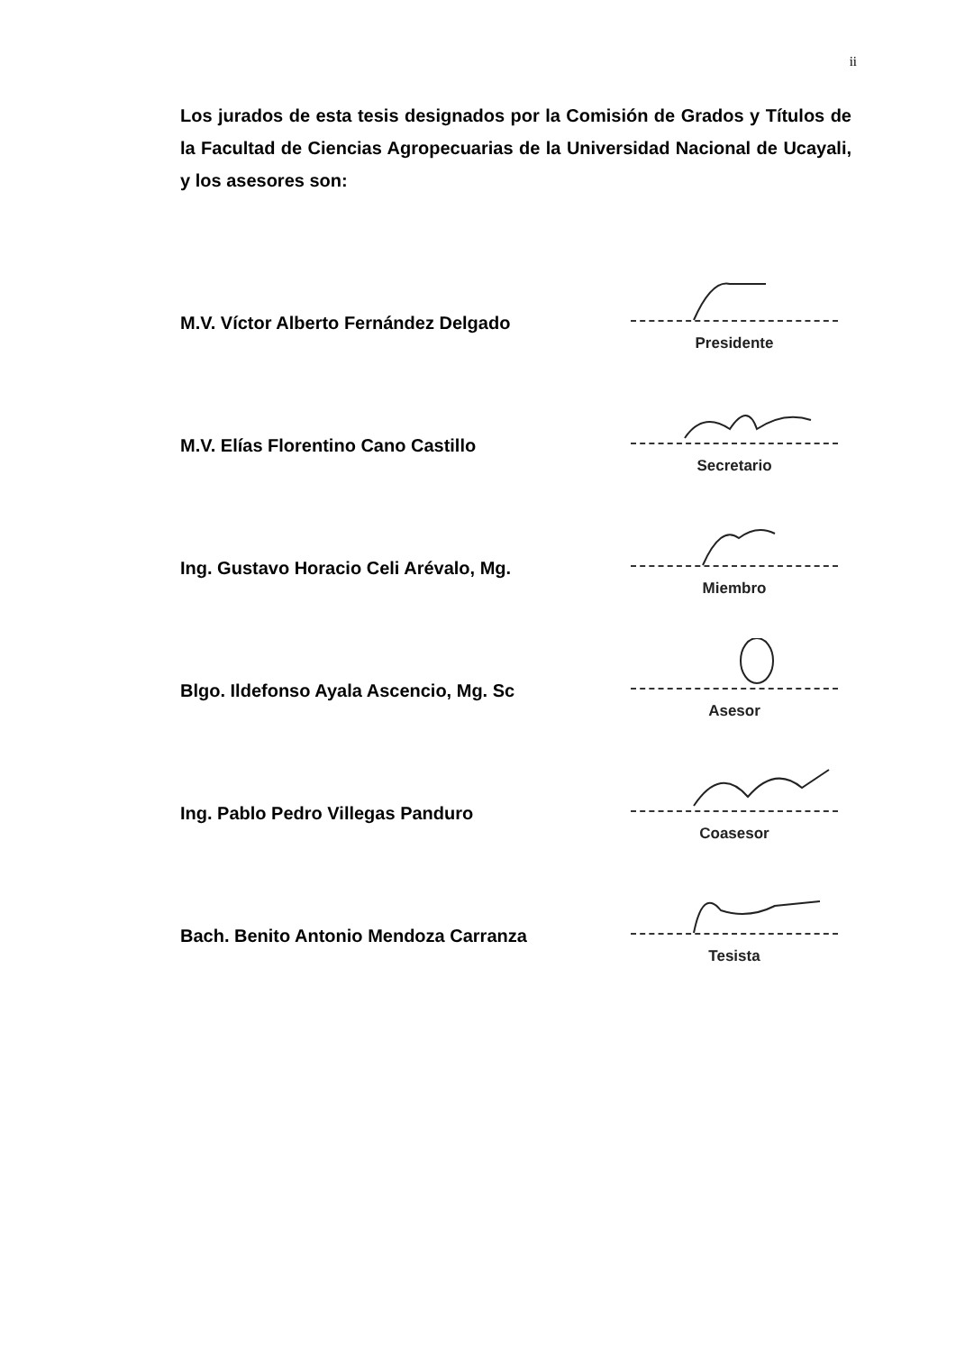ii
Los jurados de esta tesis designados por la Comisión de Grados y Títulos de la Facultad de Ciencias Agropecuarias de la Universidad Nacional de Ucayali, y los asesores son:
M.V. Víctor Alberto Fernández Delgado
Presidente
M.V. Elías Florentino Cano Castillo
Secretario
Ing. Gustavo Horacio Celi Arévalo, Mg.
Miembro
Blgo. Ildefonso Ayala Ascencio, Mg. Sc
Asesor
Ing. Pablo Pedro Villegas Panduro
Coasesor
Bach. Benito Antonio Mendoza Carranza
Tesista